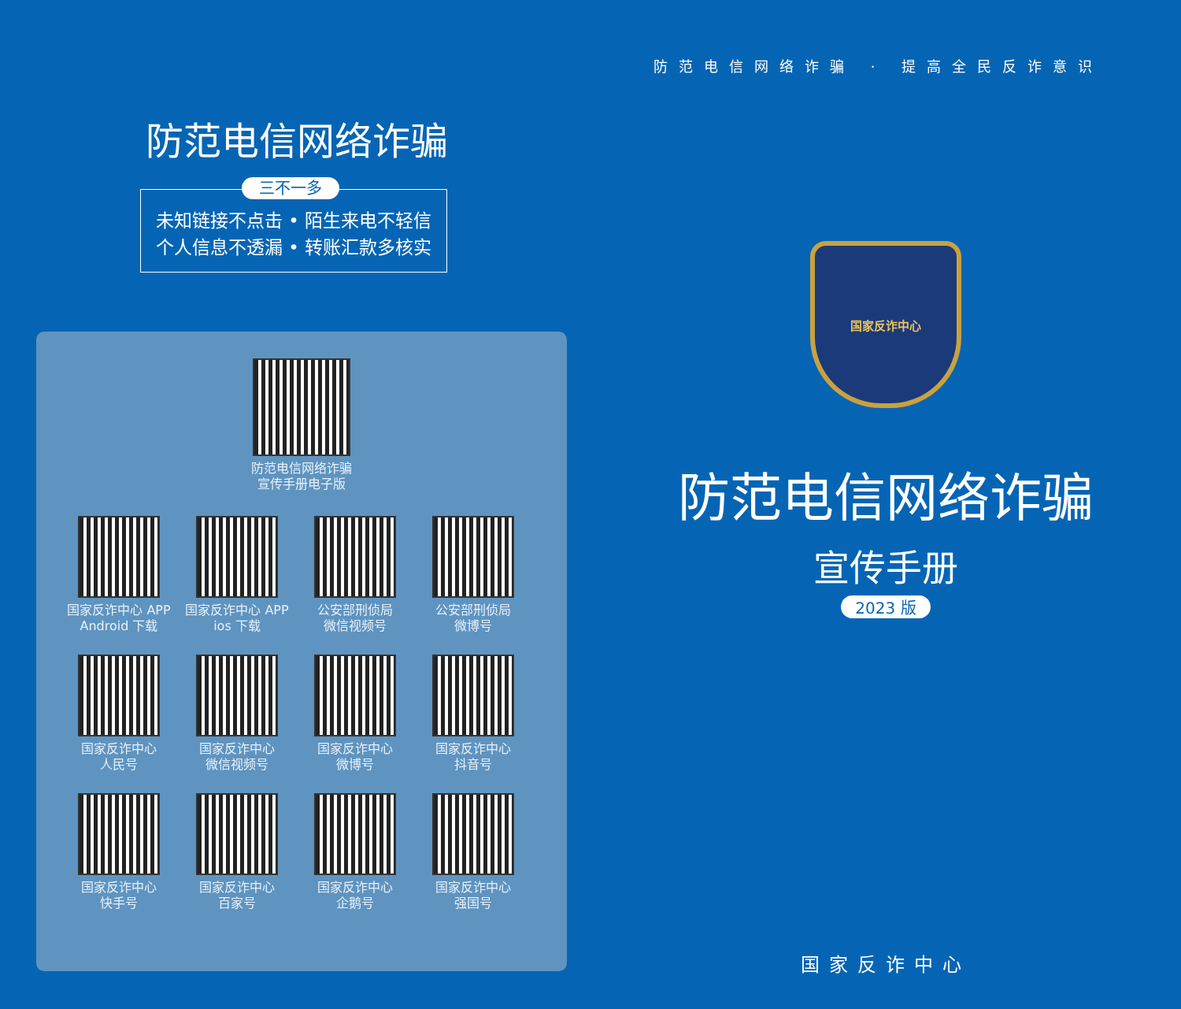防范电信网络诈骗
三不一多
未知链接不点击 • 陌生来电不轻信
个人信息不透漏 • 转账汇款多核实
防范电信网络诈骗
宣传手册电子版
国家反诈中心 APP
Android 下载
国家反诈中心 APP
ios 下载
公安部刑侦局
微信视频号
公安部刑侦局
微博号
国家反诈中心
人民号
国家反诈中心
微信视频号
国家反诈中心
微博号
国家反诈中心
抖音号
国家反诈中心
快手号
国家反诈中心
百家号
国家反诈中心
企鹅号
国家反诈中心
强国号
防范电信网络诈骗 · 提高全民反诈意识
国家反诈中心
防范电信网络诈骗
宣传手册
2023 版
国家反诈中心